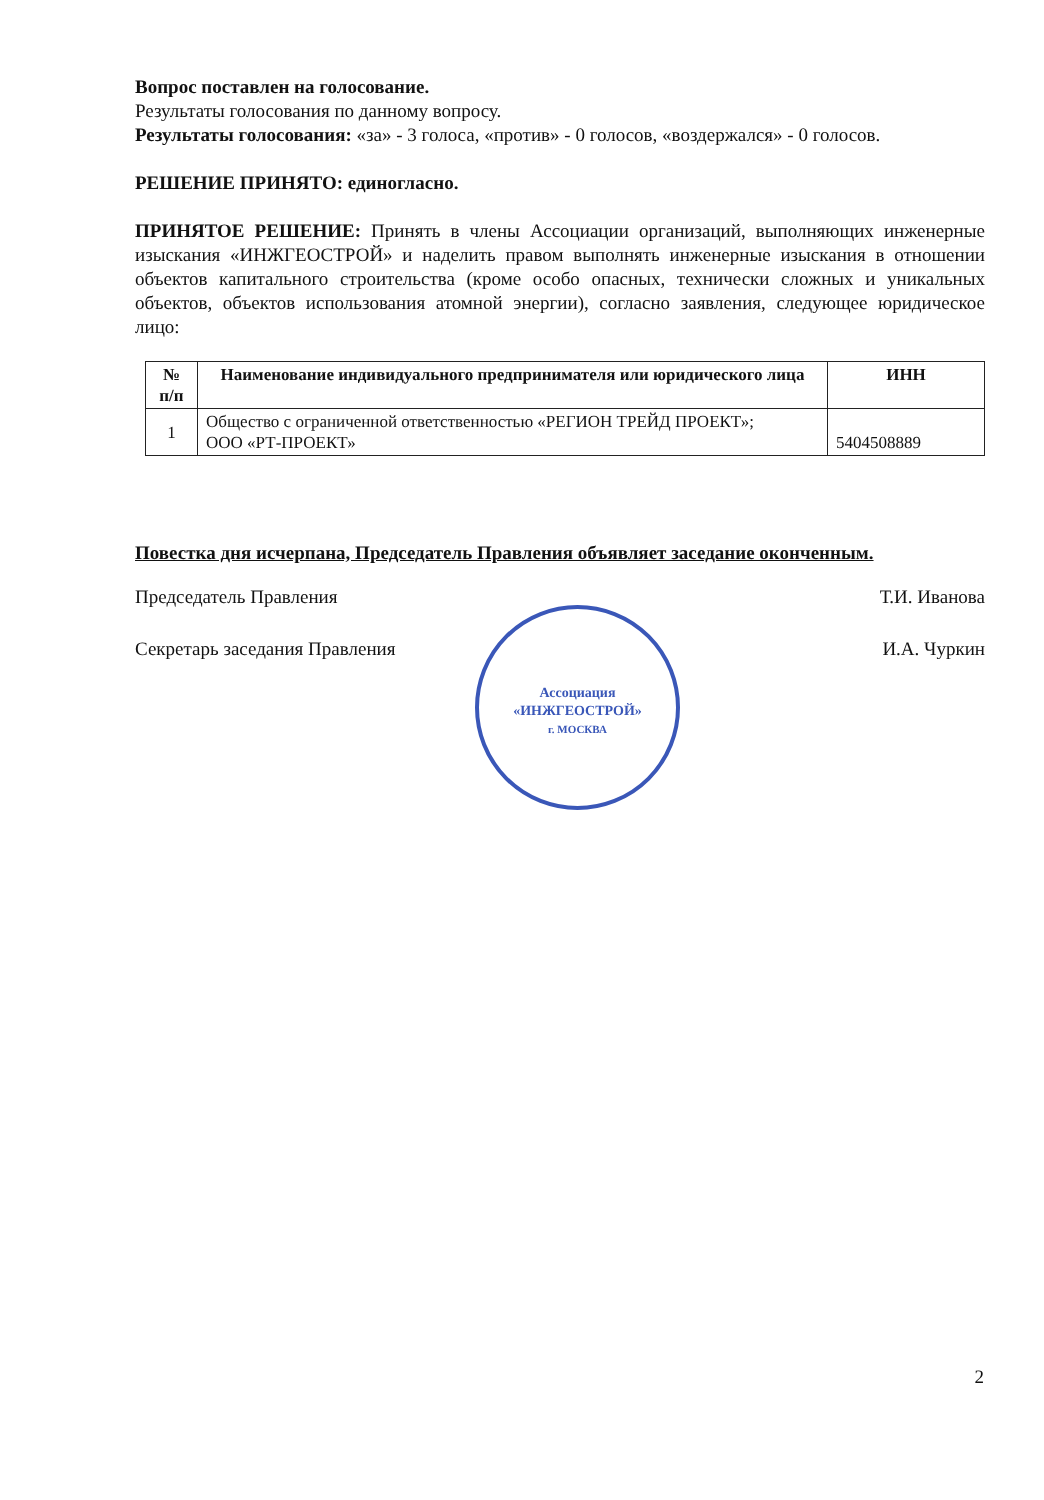Вопрос поставлен на голосование.
Результаты голосования по данному вопросу.
Результаты голосования: «за» - 3 голоса, «против» - 0 голосов, «воздержался» - 0 голосов.
РЕШЕНИЕ ПРИНЯТО: единогласно.
ПРИНЯТОЕ РЕШЕНИЕ: Принять в члены Ассоциации организаций, выполняющих инженерные изыскания «ИНЖГЕОСТРОЙ» и наделить правом выполнять инженерные изыскания в отношении объектов капитального строительства (кроме особо опасных, технически сложных и уникальных объектов, объектов использования атомной энергии), согласно заявления, следующее юридическое лицо:
| № п/п | Наименование индивидуального предпринимателя или юридического лица | ИНН |
| --- | --- | --- |
| 1 | Общество с ограниченной ответственностью «РЕГИОН ТРЕЙД ПРОЕКТ»; ООО «РТ-ПРОЕКТ» | 5404508889 |
Повестка дня исчерпана, Председатель Правления объявляет заседание оконченным.
Председатель Правления Т.И. Иванова
Секретарь заседания Правления И.А. Чуркин
Ассоциация
«ИНЖГЕОСТРОЙ»
г. МОСКВА
2